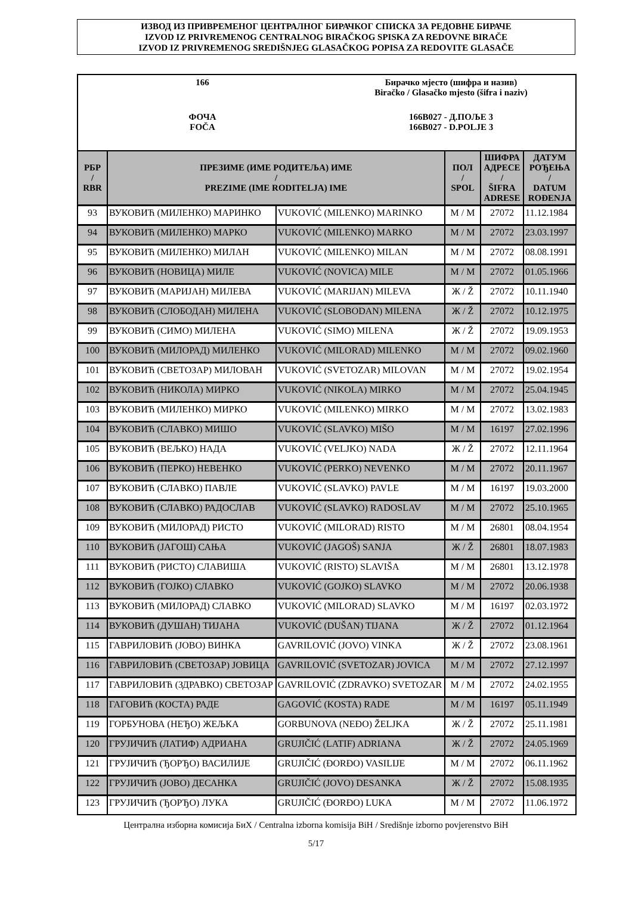ИЗВОД ИЗ ПРИВРЕМЕНОГ ЦЕНТРАЛНОГ БИРАЧКОГ СПИСКА ЗА РЕДОВНЕ БИРАЧЕ
IZVOD IZ PRIVREMENOG CENTRALNOG BIRAČKOG SPISKA ZA REDOVNE BIRAČE
IZVOD IZ PRIVREMENOG SREDIŠNJEG GLASAČKOG POPISA ZA REDOVITE GLASAČE
| 166 | Бирачко мјесто (шифра и назив) Biračko / Glasačko mjesto (šifra i naziv) |
| ФОЧА FOČA | 166B027 - Д.ПОЉЕ 3 166B027 - D.POLJE 3 |
| РБР / RBR | ПРЕЗИМЕ (ИМЕ РОДИТЕЉА) ИМЕ / PREZIME (IME RODITELJA) IME | | ПОЛ / SPOL | ШИФРА АДРЕСЕ / ŠIFRA ADRESE | ДАТУМ РОЂЕЊА / DATUM ROĐENJA |
| --- | --- | --- | --- | --- | --- |
| 93 | ВУКОВИЋ (МИЛЕНКО) МАРИНКО | VUKOVIĆ (MILENKO) MARINKO | М / M | 27072 | 11.12.1984 |
| 94 | ВУКОВИЋ (МИЛЕНКО) МАРКО | VUKOVIĆ (MILENKO) MARKO | М / M | 27072 | 23.03.1997 |
| 95 | ВУКОВИЋ (МИЛЕНКО) МИЛАН | VUKOVIĆ (MILENKO) MILAN | М / M | 27072 | 08.08.1991 |
| 96 | ВУКОВИЋ (НОВИЦА) МИЛЕ | VUKOVIĆ (NOVICA) MILE | М / M | 27072 | 01.05.1966 |
| 97 | ВУКОВИЋ (МАРИЈАН) МИЛЕВА | VUKOVIĆ (MARIJAN) MILEVA | Ж / Ž | 27072 | 10.11.1940 |
| 98 | ВУКОВИЋ (СЛОБОДАН) МИЛЕНА | VUKOVIĆ (SLOBODAN) MILENA | Ж / Ž | 27072 | 10.12.1975 |
| 99 | ВУКОВИЋ (СИМО) МИЛЕНА | VUKOVIĆ (SIMO) MILENA | Ж / Ž | 27072 | 19.09.1953 |
| 100 | ВУКОВИЋ (МИЛОРАД) МИЛЕНКО | VUKOVIĆ (MILORAD) MILENKO | М / M | 27072 | 09.02.1960 |
| 101 | ВУКОВИЋ (СВЕТОЗАР) МИЛОВАН | VUKOVIĆ (SVETOZAR) MILOVAN | М / M | 27072 | 19.02.1954 |
| 102 | ВУКОВИЋ (НИКОЛА) МИРКО | VUKOVIĆ (NIKOLA) MIRKO | М / M | 27072 | 25.04.1945 |
| 103 | ВУКОВИЋ (МИЛЕНКО) МИРКО | VUKOVIĆ (MILENKO) MIRKO | М / M | 27072 | 13.02.1983 |
| 104 | ВУКОВИЋ (СЛАВКО) МИШО | VUKOVIĆ (SLAVKO) MIŠO | М / M | 16197 | 27.02.1996 |
| 105 | ВУКОВИЋ (ВЕЉКО) НАДА | VUKOVIĆ (VELJKO) NADA | Ж / Ž | 27072 | 12.11.1964 |
| 106 | ВУКОВИЋ (ПЕРКО) НЕВЕНКО | VUKOVIĆ (PERKO) NEVENKO | М / M | 27072 | 20.11.1967 |
| 107 | ВУКОВИЋ (СЛАВКО) ПАВЛЕ | VUKOVIĆ (SLAVKO) PAVLE | М / M | 16197 | 19.03.2000 |
| 108 | ВУКОВИЋ (СЛАВКО) РАДОСЛАВ | VUKOVIĆ (SLAVKO) RADOSLAV | М / M | 27072 | 25.10.1965 |
| 109 | ВУКОВИЋ (МИЛОРАД) РИСТО | VUKOVIĆ (MILORAD) RISTO | М / M | 26801 | 08.04.1954 |
| 110 | ВУКОВИЋ (ЈАГОШ) САЊА | VUKOVIĆ (JAGOŠ) SANJA | Ж / Ž | 26801 | 18.07.1983 |
| 111 | ВУКОВИЋ (РИСТО) СЛАВИША | VUKOVIĆ (RISTO) SLAVIŠA | М / M | 26801 | 13.12.1978 |
| 112 | ВУКОВИЋ (ГОЈКО) СЛАВКО | VUKOVIĆ (GOJKO) SLAVKO | М / M | 27072 | 20.06.1938 |
| 113 | ВУКОВИЋ (МИЛОРАД) СЛАВКО | VUKOVIĆ (MILORAD) SLAVKO | М / M | 16197 | 02.03.1972 |
| 114 | ВУКОВИЋ (ДУШАН) ТИЈАНА | VUKOVIĆ (DUŠAN) TIJANA | Ж / Ž | 27072 | 01.12.1964 |
| 115 | ГАВРИЛОВИЋ (ЈОВО) ВИНКА | GAVRILOVIĆ (JOVO) VINKA | Ж / Ž | 27072 | 23.08.1961 |
| 116 | ГАВРИЛОВИЋ (СВЕТОЗАР) ЈОВИЦА | GAVRILOVIĆ (SVETOZAR) JOVICA | М / M | 27072 | 27.12.1997 |
| 117 | ГАВРИЛОВИЋ (ЗДРАВКО) СВЕТОЗАР | GAVRILOVIĆ (ZDRAVKO) SVETOZAR | М / M | 27072 | 24.02.1955 |
| 118 | ГАГОВИЋ (КОСТА) РАДЕ | GAGOVIĆ (KOSTA) RADE | М / M | 16197 | 05.11.1949 |
| 119 | ГОРБУНОВА (НЕЂО) ЖЕЉКА | GORBUNOVA (NEĐO) ŽELJKA | Ж / Ž | 27072 | 25.11.1981 |
| 120 | ГРУЈИЧИЋ (ЛАТИФ) АДРИАНА | GRUJIČIĆ (LATIF) ADRIANA | Ж / Ž | 27072 | 24.05.1969 |
| 121 | ГРУЈИЧИЋ (ЂОРЂО) ВАСИЛИЈЕ | GRUJIČIĆ (ĐORĐO) VASILIJE | М / M | 27072 | 06.11.1962 |
| 122 | ГРУЈИЧИЋ (ЈОВО) ДЕСАНКА | GRUJIČIĆ (JOVO) DESANKA | Ж / Ž | 27072 | 15.08.1935 |
| 123 | ГРУЈИЧИЋ (ЂОРЂО) ЛУКА | GRUJIČIĆ (ĐORĐO) LUKA | М / M | 27072 | 11.06.1972 |
Централна изборна комисија БиХ / Centralna izborna komisija BiH / Središnje izborno povjerenstvo BiH
5/17